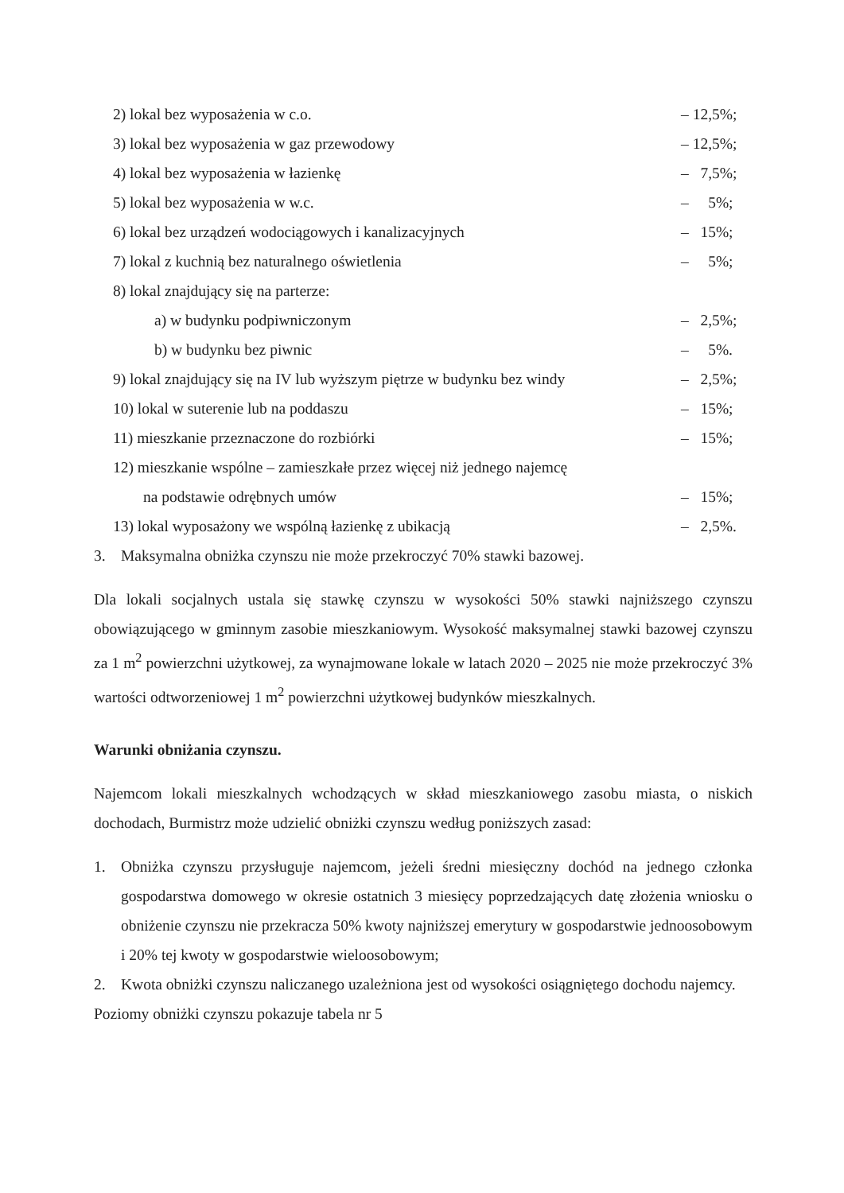2) lokal bez wyposażenia w c.o. – 12,5%;
3) lokal bez wyposażenia w gaz przewodowy – 12,5%;
4) lokal bez wyposażenia w łazienkę – 7,5%;
5) lokal bez wyposażenia w w.c. – 5%;
6) lokal bez urządzeń wodociągowych i kanalizacyjnych – 15%;
7) lokal z kuchnią bez naturalnego oświetlenia – 5%;
8) lokal znajdujący się na parterze:
a) w budynku podpiwniczonym – 2,5%;
b) w budynku bez piwnic – 5%.
9) lokal znajdujący się na IV lub wyższym piętrze w budynku bez windy – 2,5%;
10) lokal w suterenie lub na poddaszu – 15%;
11) mieszkanie przeznaczone do rozbiórki – 15%;
12) mieszkanie wspólne – zamieszkałe przez więcej niż jednego najemcę
na podstawie odrębnych umów – 15%;
13) lokal wyposażony we wspólną łazienkę z ubikacją – 2,5%.
3. Maksymalna obniżka czynszu nie może przekroczyć 70% stawki bazowej.
Dla lokali socjalnych ustala się stawkę czynszu w wysokości 50% stawki najniższego czynszu obowiązującego w gminnym zasobie mieszkaniowym. Wysokość maksymalnej stawki bazowej czynszu za 1 m<sup>2</sup> powierzchni użytkowej, za wynajmowane lokale w latach 2020 – 2025 nie może przekroczyć 3% wartości odtworzeniowej 1 m<sup>2</sup> powierzchni użytkowej budynków mieszkalnych.
Warunki obniżania czynszu.
Najemcom lokali mieszkalnych wchodzących w skład mieszkaniowego zasobu miasta, o niskich dochodach, Burmistrz może udzielić obniżki czynszu według poniższych zasad:
1. Obniżka czynszu przysługuje najemcom, jeżeli średni miesięczny dochód na jednego członka gospodarstwa domowego w okresie ostatnich 3 miesięcy poprzedzających datę złożenia wniosku o obniżenie czynszu nie przekracza 50% kwoty najniższej emerytury w gospodarstwie jednoosobowym i 20% tej kwoty w gospodarstwie wieloosobowym;
2. Kwota obniżki czynszu naliczanego uzależniona jest od wysokości osiągniętego dochodu najemcy.
Poziomy obniżki czynszu pokazuje tabela nr 5